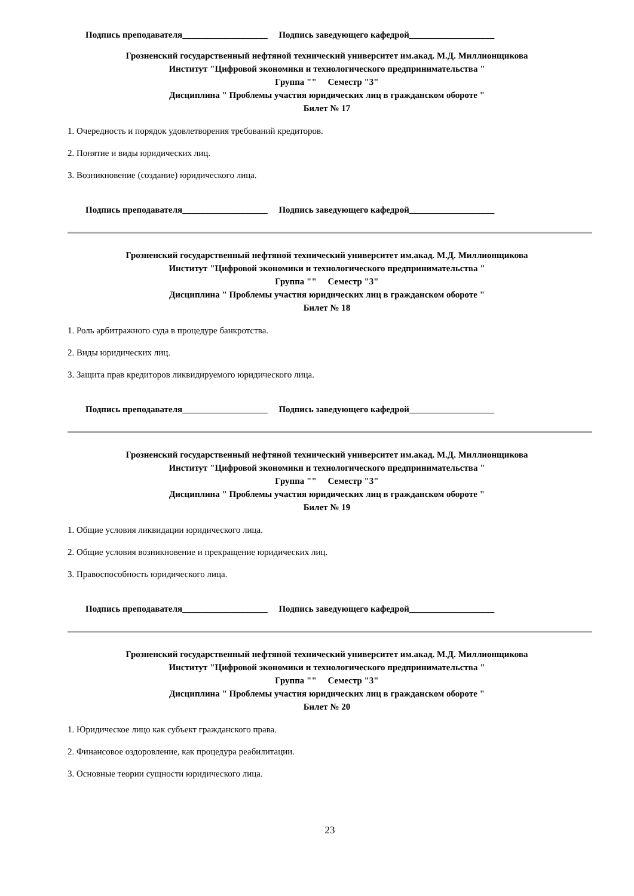Подпись преподавателя___________________ Подпись заведующего кафедрой___________________
Грозненский государственный нефтяной технический университет им.акад. М.Д. Миллионщикова
Институт "Цифровой экономики и технологического предпринимательства "
Группа "" Семестр "3"
Дисциплина " Проблемы участия юридических лиц в гражданском обороте "
Билет № 17
1. Очередность и порядок удовлетворения требований кредиторов.
2. Понятие и виды юридических лиц.
3. Возникновение (создание) юридического лица.
Подпись преподавателя___________________ Подпись заведующего кафедрой___________________
Грозненский государственный нефтяной технический университет им.акад. М.Д. Миллионщикова
Институт "Цифровой экономики и технологического предпринимательства "
Группа "" Семестр "3"
Дисциплина " Проблемы участия юридических лиц в гражданском обороте "
Билет № 18
1. Роль арбитражного суда в процедуре банкротства.
2. Виды юридических лиц.
3. Защита прав кредиторов ликвидируемого юридического лица.
Подпись преподавателя___________________ Подпись заведующего кафедрой___________________
Грозненский государственный нефтяной технический университет им.акад. М.Д. Миллионщикова
Институт "Цифровой экономики и технологического предпринимательства "
Группа "" Семестр "3"
Дисциплина " Проблемы участия юридических лиц в гражданском обороте "
Билет № 19
1. Общие условия ликвидации юридического лица.
2. Общие условия возникновение и прекращение юридических лиц.
3. Правоспособность юридического лица.
Подпись преподавателя___________________ Подпись заведующего кафедрой___________________
Грозненский государственный нефтяной технический университет им.акад. М.Д. Миллионщикова
Институт "Цифровой экономики и технологического предпринимательства "
Группа "" Семестр "3"
Дисциплина " Проблемы участия юридических лиц в гражданском обороте "
Билет № 20
1. Юридическое лицо как субъект гражданского права.
2. Финансовое оздоровление, как процедура реабилитации.
3. Основные теории сущности юридического лица.
23